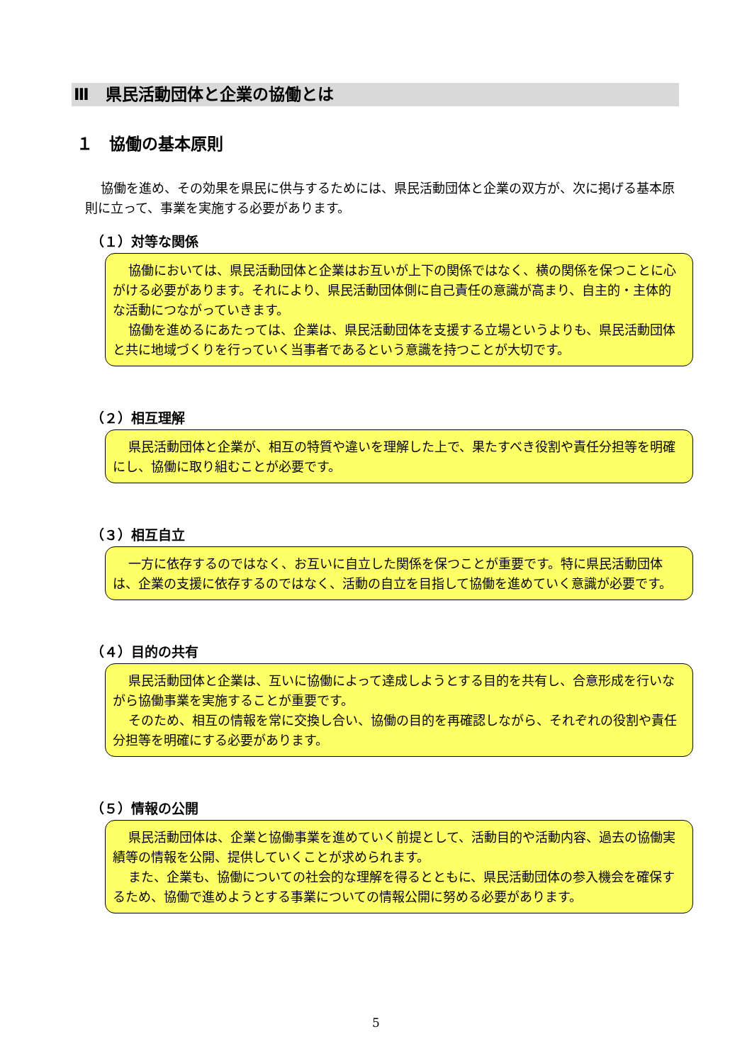Ⅲ　県民活動団体と企業の協働とは
１　協働の基本原則
協働を進め、その効果を県民に供与するためには、県民活動団体と企業の双方が、次に掲げる基本原則に立って、事業を実施する必要があります。
（１）対等な関係
協働においては、県民活動団体と企業はお互いが上下の関係ではなく、横の関係を保つことに心がける必要があります。それにより、県民活動団体側に自己責任の意識が高まり、自主的・主体的な活動につながっていきます。
協働を進めるにあたっては、企業は、県民活動団体を支援する立場というよりも、県民活動団体と共に地域づくりを行っていく当事者であるという意識を持つことが大切です。
（２）相互理解
県民活動団体と企業が、相互の特質や違いを理解した上で、果たすべき役割や責任分担等を明確にし、協働に取り組むことが必要です。
（３）相互自立
一方に依存するのではなく、お互いに自立した関係を保つことが重要です。特に県民活動団体は、企業の支援に依存するのではなく、活動の自立を目指して協働を進めていく意識が必要です。
（４）目的の共有
県民活動団体と企業は、互いに協働によって達成しようとする目的を共有し、合意形成を行いながら協働事業を実施することが重要です。
そのため、相互の情報を常に交換し合い、協働の目的を再確認しながら、それぞれの役割や責任分担等を明確にする必要があります。
（５）情報の公開
県民活動団体は、企業と協働事業を進めていく前提として、活動目的や活動内容、過去の協働実績等の情報を公開、提供していくことが求められます。
また、企業も、協働についての社会的な理解を得るとともに、県民活動団体の参入機会を確保するため、協働で進めようとする事業についての情報公開に努める必要があります。
5